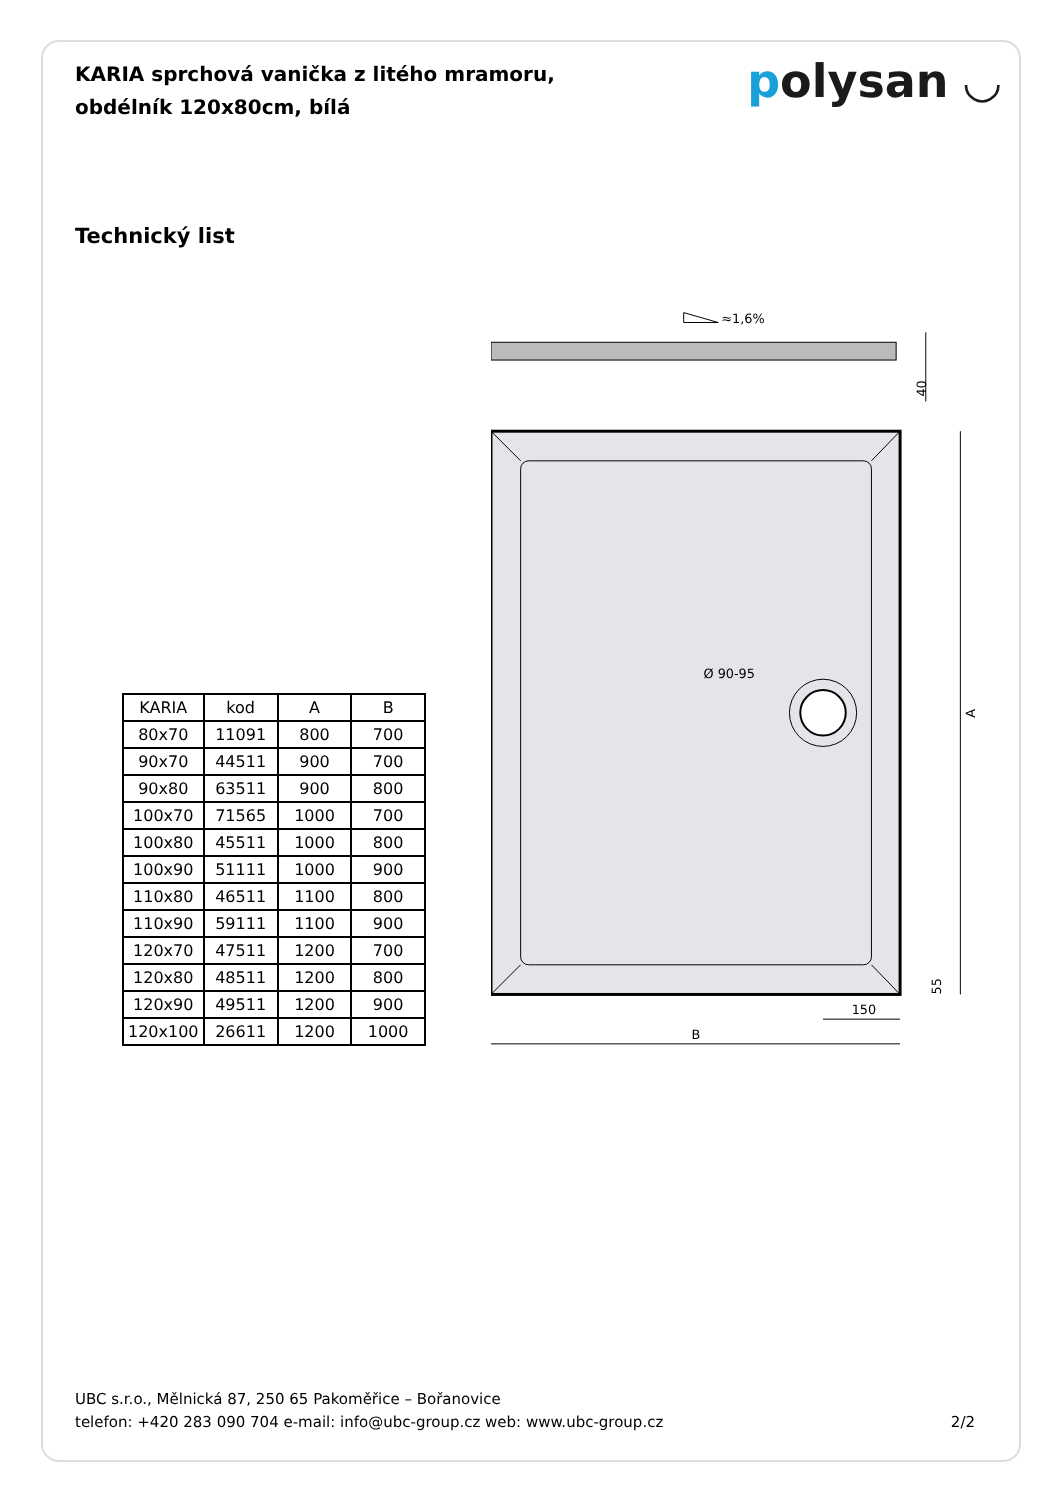KARIA sprchová vanička z litého mramoru, obdélník 120x80cm, bílá
polysan ◡
Technický list
| KARIA | kod | A | B |
| --- | --- | --- | --- |
| 80x70 | 11091 | 800 | 700 |
| 90x70 | 44511 | 900 | 700 |
| 90x80 | 63511 | 900 | 800 |
| 100x70 | 71565 | 1000 | 700 |
| 100x80 | 45511 | 1000 | 800 |
| 100x90 | 51111 | 1000 | 900 |
| 110x80 | 46511 | 1100 | 800 |
| 110x90 | 59111 | 1100 | 900 |
| 120x70 | 47511 | 1200 | 700 |
| 120x80 | 48511 | 1200 | 800 |
| 120x90 | 49511 | 1200 | 900 |
| 120x100 | 26611 | 1200 | 1000 |
≈1,6%
40
Ø 90-95
A
55
150
B
UBC s.r.o., Mělnická 87, 250 65 Pakoměřice – Bořanovice
telefon: +420 283 090 704 e-mail: info@ubc-group.cz web: www.ubc-group.cz
2/2